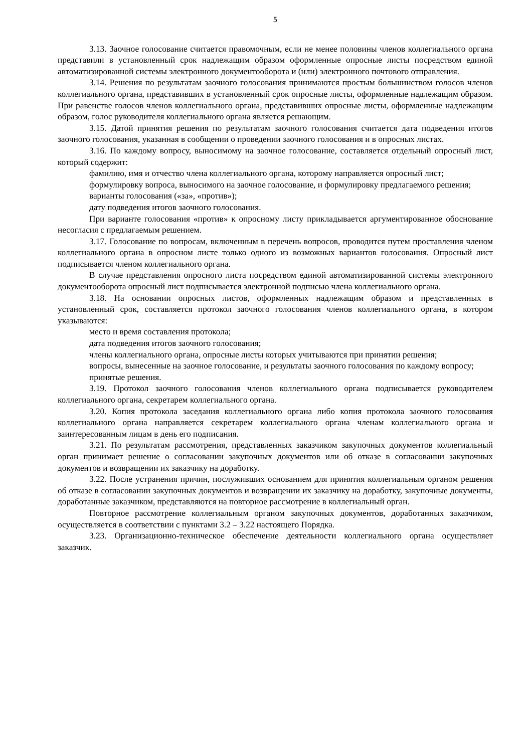5
3.13. Заочное голосование считается правомочным, если не менее половины членов коллегиального органа представили в установленный срок надлежащим образом оформленные опросные листы посредством единой автоматизированной системы электронного документооборота и (или) электронного почтового отправления.
3.14. Решения по результатам заочного голосования принимаются простым большинством голосов членов коллегиального органа, представивших в установленный срок опросные листы, оформленные надлежащим образом. При равенстве голосов членов коллегиального органа, представивших опросные листы, оформленные надлежащим образом, голос руководителя коллегиального органа является решающим.
3.15. Датой принятия решения по результатам заочного голосования считается дата подведения итогов заочного голосования, указанная в сообщении о проведении заочного голосования и в опросных листах.
3.16. По каждому вопросу, выносимому на заочное голосование, составляется отдельный опросный лист, который содержит:
фамилию, имя и отчество члена коллегиального органа, которому направляется опросный лист;
формулировку вопроса, выносимого на заочное голосование, и формулировку предлагаемого решения;
варианты голосования («за», «против»);
дату подведения итогов заочного голосования.
При варианте голосования «против» к опросному листу прикладывается аргументированное обоснование несогласия с предлагаемым решением.
3.17. Голосование по вопросам, включенным в перечень вопросов, проводится путем проставления членом коллегиального органа в опросном листе только одного из возможных вариантов голосования. Опросный лист подписывается членом коллегиального органа.
В случае представления опросного листа посредством единой автоматизированной системы электронного документооборота опросный лист подписывается электронной подписью члена коллегиального органа.
3.18. На основании опросных листов, оформленных надлежащим образом и представленных в установленный срок, составляется протокол заочного голосования членов коллегиального органа, в котором указываются:
место и время составления протокола;
дата подведения итогов заочного голосования;
члены коллегиального органа, опросные листы которых учитываются при принятии решения;
вопросы, вынесенные на заочное голосование, и результаты заочного голосования по каждому вопросу;
принятые решения.
3.19. Протокол заочного голосования членов коллегиального органа подписывается руководителем коллегиального органа, секретарем коллегиального органа.
3.20. Копия протокола заседания коллегиального органа либо копия протокола заочного голосования коллегиального органа направляется секретарем коллегиального органа членам коллегиального органа и заинтересованным лицам в день его подписания.
3.21. По результатам рассмотрения, представленных заказчиком закупочных документов коллегиальный орган принимает решение о согласовании закупочных документов или об отказе в согласовании закупочных документов и возвращении их заказчику на доработку.
3.22. После устранения причин, послуживших основанием для принятия коллегиальным органом решения об отказе в согласовании закупочных документов и возвращении их заказчику на доработку, закупочные документы, доработанные заказчиком, представляются на повторное рассмотрение в коллегиальный орган.
Повторное рассмотрение коллегиальным органом закупочных документов, доработанных заказчиком, осуществляется в соответствии с пунктами 3.2 – 3.22 настоящего Порядка.
3.23. Организационно-техническое обеспечение деятельности коллегиального органа осуществляет заказчик.